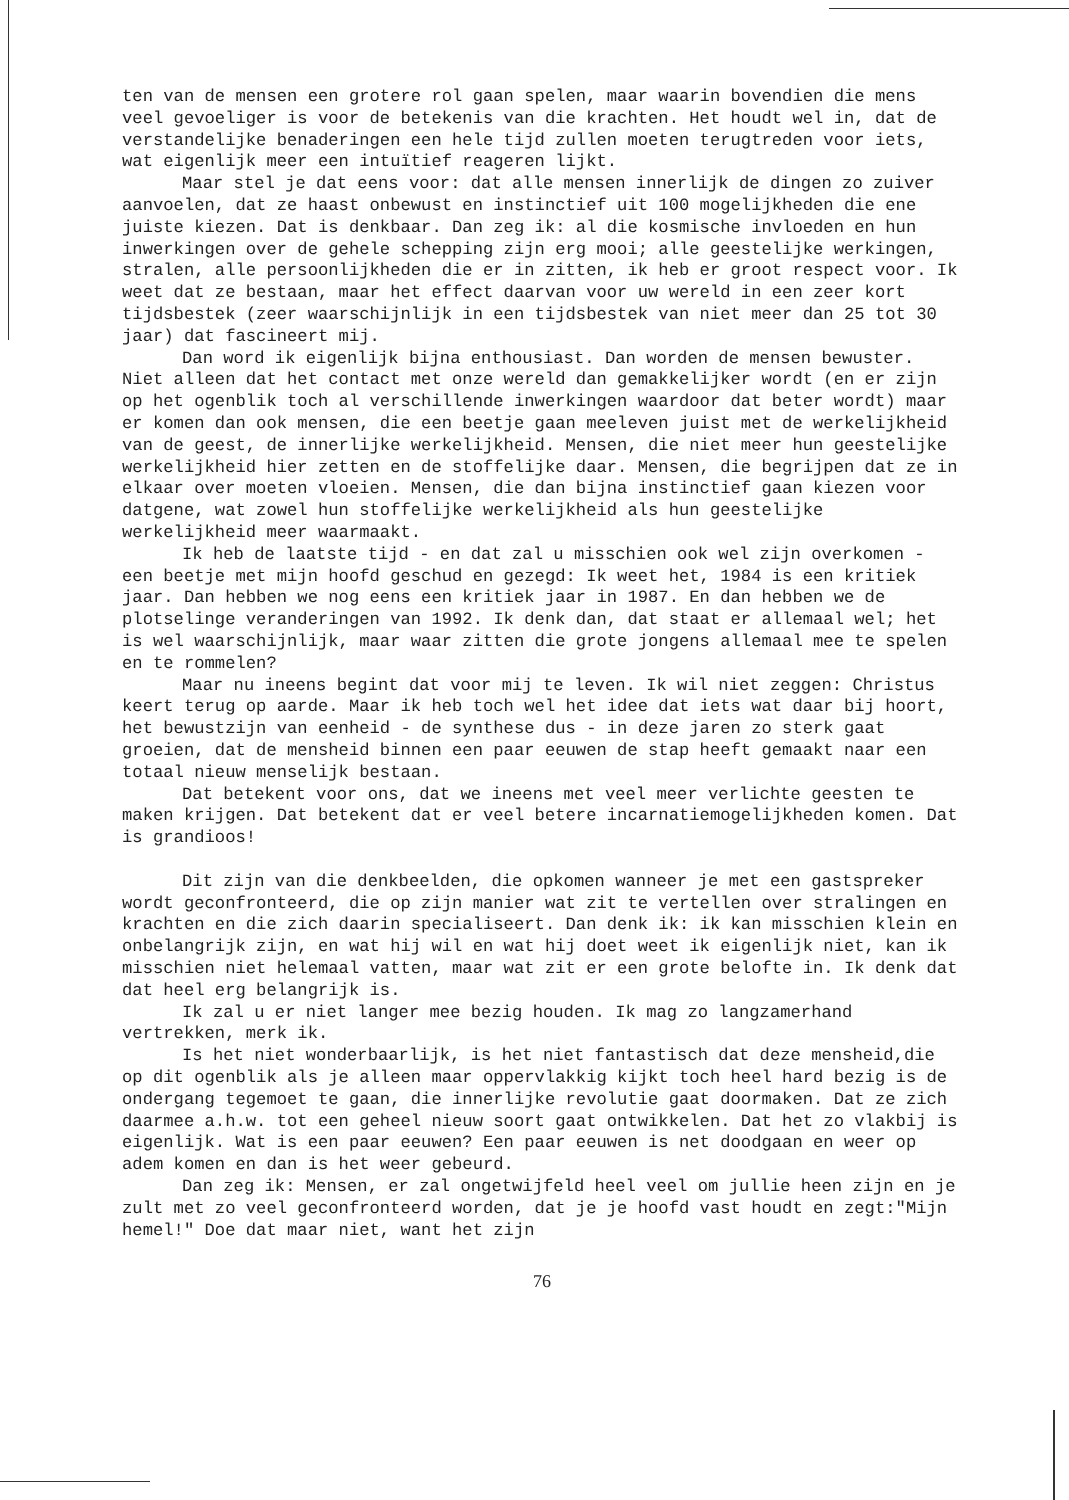ten van de mensen een grotere rol gaan spelen, maar waarin bovendien die mens veel gevoeliger is voor de betekenis van die krachten. Het houdt wel in, dat de verstandelijke benaderingen een hele tijd zullen moeten terugtreden voor iets, wat eigenlijk meer een intuïtief reageren lijkt.
Maar stel je dat eens voor: dat alle mensen innerlijk de dingen zo zuiver aanvoelen, dat ze haast onbewust en instinctief uit 100 mogelijkheden die ene juiste kiezen. Dat is denkbaar. Dan zeg ik: al die kosmische invloeden en hun inwerkingen over de gehele schepping zijn erg mooi; alle geestelijke werkingen, stralen, alle persoonlijkheden die er in zitten, ik heb er groot respect voor. Ik weet dat ze bestaan, maar het effect daarvan voor uw wereld in een zeer kort tijdsbestek (zeer waarschijnlijk in een tijdsbestek van niet meer dan 25 tot 30 jaar) dat fascineert mij.
Dan word ik eigenlijk bijna enthousiast. Dan worden de mensen bewuster. Niet alleen dat het contact met onze wereld dan gemakkelijker wordt (en er zijn op het ogenblik toch al verschillende inwerkingen waardoor dat beter wordt) maar er komen dan ook mensen, die een beetje gaan meeleven juist met de werkelijkheid van de geest, de innerlijke werkelijkheid. Mensen, die niet meer hun geestelijke werkelijkheid hier zetten en de stoffelijke daar. Mensen, die begrijpen dat ze in elkaar over moeten vloeien. Mensen, die dan bijna instinctief gaan kiezen voor datgene, wat zowel hun stoffelijke werkelijkheid als hun geestelijke werkelijkheid meer waarmaakt.
Ik heb de laatste tijd - en dat zal u misschien ook wel zijn overkomen - een beetje met mijn hoofd geschud en gezegd: Ik weet het, 1984 is een kritiek jaar. Dan hebben we nog eens een kritiek jaar in 1987. En dan hebben we de plotselinge veranderingen van 1992. Ik denk dan, dat staat er allemaal wel; het is wel waarschijnlijk, maar waar zitten die grote jongens allemaal mee te spelen en te rommelen?
Maar nu ineens begint dat voor mij te leven. Ik wil niet zeggen: Christus keert terug op aarde. Maar ik heb toch wel het idee dat iets wat daar bij hoort, het bewustzijn van eenheid - de synthese dus - in deze jaren zo sterk gaat groeien, dat de mensheid binnen een paar eeuwen de stap heeft gemaakt naar een totaal nieuw menselijk bestaan.
Dat betekent voor ons, dat we ineens met veel meer verlichte geesten te maken krijgen. Dat betekent dat er veel betere incarnatiemogelijkheden komen. Dat is grandioos!
Dit zijn van die denkbeelden, die opkomen wanneer je met een gastspreker wordt geconfronteerd, die op zijn manier wat zit te vertellen over stralingen en krachten en die zich daarin specialiseert. Dan denk ik: ik kan misschien klein en onbelangrijk zijn, en wat hij wil en wat hij doet weet ik eigenlijk niet, kan ik misschien niet helemaal vatten, maar wat zit er een grote belofte in. Ik denk dat dat heel erg belangrijk is.
Ik zal u er niet langer mee bezig houden. Ik mag zo langzamerhand vertrekken, merk ik.
Is het niet wonderbaarlijk, is het niet fantastisch dat deze mensheid,die op dit ogenblik als je alleen maar oppervlakkig kijkt toch heel hard bezig is de ondergang tegemoet te gaan, die innerlijke revolutie gaat doormaken. Dat ze zich daarmee a.h.w. tot een geheel nieuw soort gaat ontwikkelen. Dat het zo vlakbij is eigenlijk. Wat is een paar eeuwen? Een paar eeuwen is net doodgaan en weer op adem komen en dan is het weer gebeurd.
Dan zeg ik: Mensen, er zal ongetwijfeld heel veel om jullie heen zijn en je zult met zo veel geconfronteerd worden, dat je je hoofd vast houdt en zegt:"Mijn hemel!" Doe dat maar niet, want het zijn
76